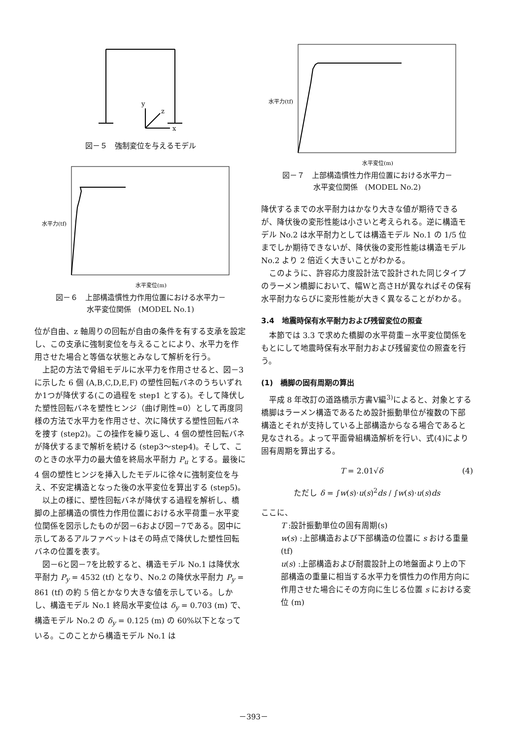y
z
x
図－５　強制変位を与えるモデル
水平力(tf)
水平変位(m)
図－６　上部構造慣性力作用位置における水平力－
水平変位関係　(MODEL No.1)
位が自由、z 軸周りの回転が自由の条件を有する支承を設定し、この支承に強制変位を与えることにより、水平力を作用させた場合と等価な状態とみなして解析を行う。
上記の方法で骨組モデルに水平力を作用させると、図－3に示した 6 個 (A,B,C,D,E,F) の塑性回転バネのうちいずれか1つが降伏する(この過程を step1 とする)。そして降伏した塑性回転バネを塑性ヒンジ（曲げ剛性=0）として再度同様の方法で水平力を作用させ、次に降伏する塑性回転バネを捜す (step2)。この操作を繰り返し、4 個の塑性回転バネが降伏するまで解析を続ける (step3～step4)。そして、このときの水平力の最大値を終局水平耐力 P<sub>u</sub> とする。最後に 4 個の塑性ヒンジを挿入したモデルに徐々に強制変位を与え、不安定構造となった後の水平変位を算出する (step5)。
以上の様に、塑性回転バネが降伏する過程を解析し、橋脚の上部構造の慣性力作用位置における水平荷重－水平変位関係を図示したものが図－6および図－7である。図中に示してあるアルファベットはその時点で降伏した塑性回転バネの位置を表す。
図－6と図－7を比較すると、構造モデル No.1 は降伏水平耐力 P<sub>y</sub> = 4532 (tf) となり、No.2 の降伏水平耐力 P<sub>y</sub> = 861 (tf) の約 5 倍とかなり大きな値を示している。しかし、構造モデル No.1 終局水平変位は δ<sub>y</sub> = 0.703 (m) で、構造モデル No.2 の δ<sub>y</sub> = 0.125 (m) の 60%以下となっている。このことから構造モデル No.1 は
水平力(tf)
水平変位(m)
図－７　上部構造慣性力作用位置における水平力－
水平変位関係　(MODEL No.2)
降伏するまでの水平耐力はかなり大きな値が期待できるが、降伏後の変形性能は小さいと考えられる。逆に構造モデル No.2 は水平耐力としては構造モデル No.1 の 1/5 位までしか期待できないが、降伏後の変形性能は構造モデル No.2 より 2 倍近く大きいことがわかる。
このように、許容応力度設計法で設計された同じタイプのラーメン橋脚において、幅Wと高さHが異なればその保有水平耐力ならびに変形性能が大きく異なることがわかる。
3.4　地震時保有水平耐力および残留変位の照査
本節では 3.3 で求めた橋脚の水平荷重－水平変位関係をもとにして地震時保有水平耐力および残留変位の照査を行う。
(1)　橋脚の固有周期の算出
平成 8 年改訂の道路橋示方書Ⅴ編<sup>3)</sup>によると、対象とする橋脚はラーメン構造であるため設計振動単位が複数の下部構造とそれが支持している上部構造からなる場合であると見なされる。よって平面骨組構造解析を行い、式(4)により固有周期を算出する。
T = 2.01√δ (4)
ただし δ = ∫w(s)·u(s)<sup>2</sup>ds / ∫w(s)·u(s)ds
ここに、
T :設計振動単位の固有周期(s)
w(s) :上部構造および下部構造の位置に s おける重量 (tf)
u(s) :上部構造および耐震設計上の地盤面より上の下部構造の重量に相当する水平力を慣性力の作用方向に作用させた場合にその方向に生じる位置 s における変位 (m)
－393－